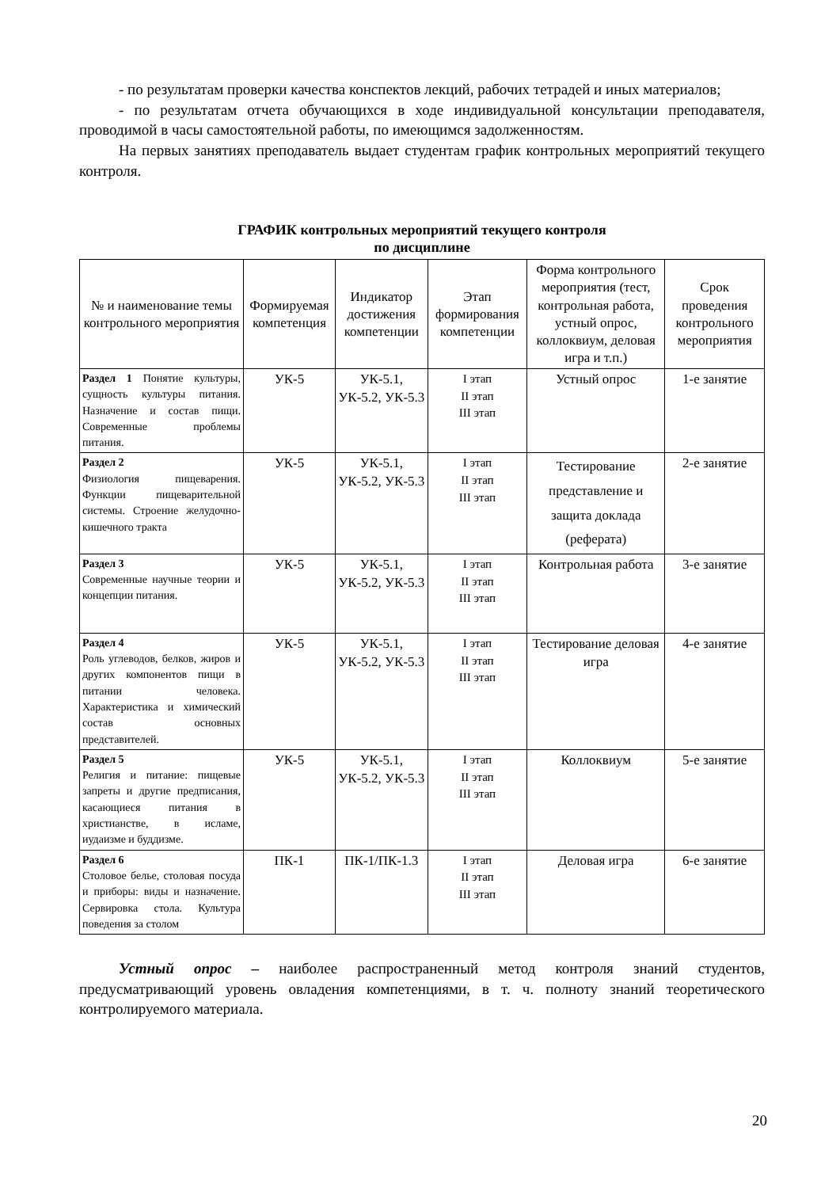- по результатам проверки качества конспектов лекций, рабочих тетрадей и иных материалов;
- по результатам отчета обучающихся в ходе индивидуальной консультации преподавателя, проводимой в часы самостоятельной работы, по имеющимся задолженностям.
На первых занятиях преподаватель выдает студентам график контрольных мероприятий текущего контроля.
ГРАФИК контрольных мероприятий текущего контроля
по дисциплине
| № и наименование темы контрольного мероприятия | Формируемая компетенция | Индикатор достижения компетенции | Этап формирования компетенции | Форма контрольного мероприятия (тест, контрольная работа, устный опрос, коллоквиум, деловая игра и т.п.) | Срок проведения контрольного мероприятия |
| --- | --- | --- | --- | --- | --- |
| Раздел 1 Понятие культуры, сущность культуры питания. Назначение и состав пищи. Современные проблемы питания. | УК-5 | УК-5.1, УК-5.2, УК-5.3 | I этап II этап III этап | Устный опрос | 1-е занятие |
| Раздел 2 Физиология пищеварения. Функции пищеварительной системы. Строение желудочно-кишечного тракта | УК-5 | УК-5.1, УК-5.2, УК-5.3 | I этап II этап III этап | Тестирование представление и защита доклада (реферата) | 2-е занятие |
| Раздел 3 Современные научные теории и концепции питания. | УК-5 | УК-5.1, УК-5.2, УК-5.3 | I этап II этап III этап | Контрольная работа | 3-е занятие |
| Раздел 4 Роль углеводов, белков, жиров и других компонентов пищи в питании человека. Характеристика и химический состав основных представителей. | УК-5 | УК-5.1, УК-5.2, УК-5.3 | I этап II этап III этап | Тестирование деловая игра | 4-е занятие |
| Раздел 5 Религия и питание: пищевые запреты и другие предписания, касающиеся питания в христианстве, в исламе, иудаизме и буддизме. | УК-5 | УК-5.1, УК-5.2, УК-5.3 | I этап II этап III этап | Коллоквиум | 5-е занятие |
| Раздел 6 Столовое белье, столовая посуда и приборы: виды и назначение. Сервировка стола. Культура поведения за столом | ПК-1 | ПК-1/ПК-1.3 | I этап II этап III этап | Деловая игра | 6-е занятие |
Устный опрос – наиболее распространенный метод контроля знаний студентов, предусматривающий уровень овладения компетенциями, в т. ч. полноту знаний теоретического контролируемого материала.
20